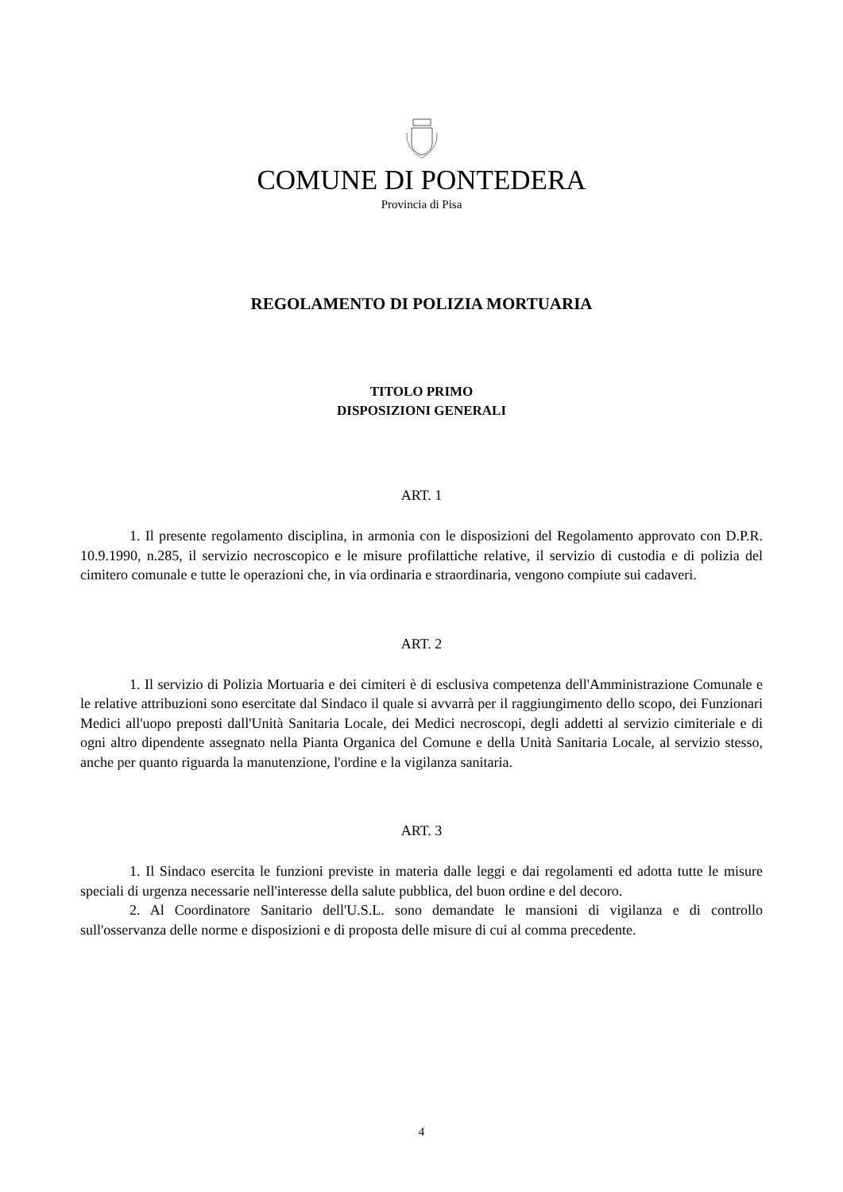COMUNE DI PONTEDERA
Provincia di Pisa
REGOLAMENTO DI POLIZIA MORTUARIA
TITOLO PRIMO
DISPOSIZIONI GENERALI
ART. 1
1. Il presente regolamento disciplina, in armonia con le disposizioni del Regolamento approvato con D.P.R. 10.9.1990, n.285, il servizio necroscopico e le misure profilattiche relative, il servizio di custodia e di polizia del cimitero comunale e tutte le operazioni che, in via ordinaria e straordinaria, vengono compiute sui cadaveri.
ART. 2
1. Il servizio di Polizia Mortuaria e dei cimiteri è di esclusiva competenza dell'Amministrazione Comunale e le relative attribuzioni sono esercitate dal Sindaco il quale si avvarrà per il raggiungimento dello scopo, dei Funzionari Medici all'uopo preposti dall'Unità Sanitaria Locale, dei Medici necroscopi, degli addetti al servizio cimiteriale e di ogni altro dipendente assegnato nella Pianta Organica del Comune e della Unità Sanitaria Locale, al servizio stesso, anche per quanto riguarda la manutenzione, l'ordine e la vigilanza sanitaria.
ART. 3
1. Il Sindaco esercita le funzioni previste in materia dalle leggi e dai regolamenti ed adotta tutte le misure speciali di urgenza necessarie nell'interesse della salute pubblica, del buon ordine e del decoro.
2. Al Coordinatore Sanitario dell'U.S.L. sono demandate le mansioni di vigilanza e di controllo sull'osservanza delle norme e disposizioni e di proposta delle misure di cui al comma precedente.
4